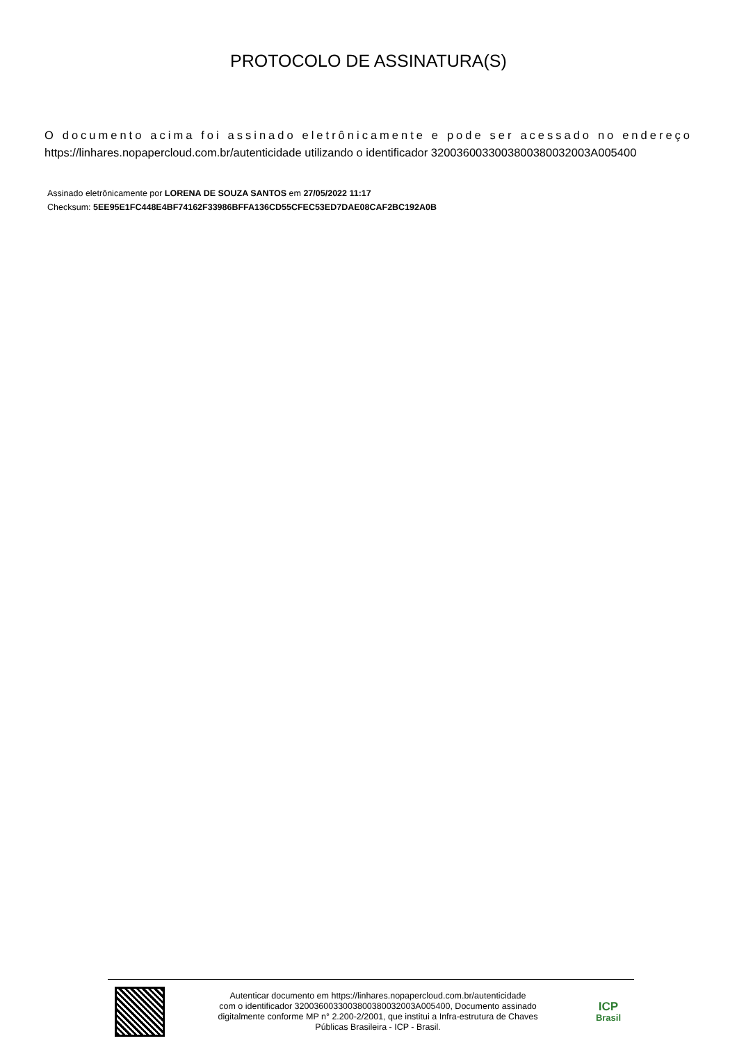PROTOCOLO DE ASSINATURA(S)
O documento acima foi assinado eletrônicamente e pode ser acessado no endereço https://linhares.nopapercloud.com.br/autenticidade utilizando o identificador 320036003300380038003200​3A005400
Assinado eletrônicamente por LORENA DE SOUZA SANTOS em 27/05/2022 11:17
Checksum: 5EE95E1FC448E4BF74162F33986BFFA136CD55CFEC53ED7DAE08CAF2BC192A0B
Autenticar documento em https://linhares.nopapercloud.com.br/autenticidade
com o identificador 3200360033003800380032003A005400, Documento assinado
digitalmente conforme MP n° 2.200-2/2001, que institui a Infra-estrutura de Chaves
Públicas Brasileira - ICP - Brasil.
ICP
Brasil